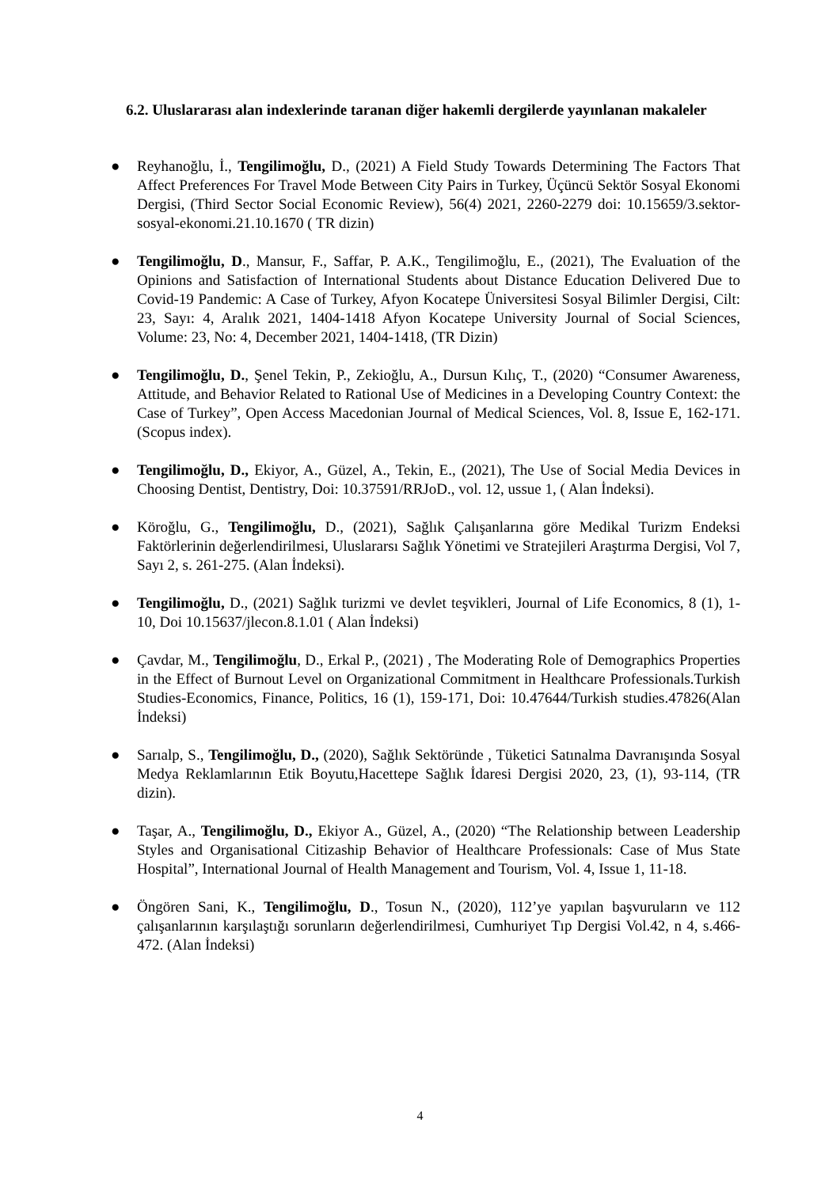6.2. Uluslararası alan indexlerinde taranan diğer hakemli dergilerde yayınlanan makaleler
● Reyhanoğlu, İ., Tengilimoğlu, D., (2021) A Field Study Towards Determining The Factors That Affect Preferences For Travel Mode Between City Pairs in Turkey, Üçüncü Sektör Sosyal Ekonomi Dergisi, (Third Sector Social Economic Review), 56(4) 2021, 2260-2279 doi: 10.15659/3.sektor-sosyal-ekonomi.21.10.1670 ( TR dizin)
● Tengilimoğlu, D., Mansur, F., Saffar, P. A.K., Tengilimoğlu, E., (2021), The Evaluation of the Opinions and Satisfaction of International Students about Distance Education Delivered Due to Covid-19 Pandemic: A Case of Turkey, Afyon Kocatepe Üniversitesi Sosyal Bilimler Dergisi, Cilt: 23, Sayı: 4, Aralık 2021, 1404-1418 Afyon Kocatepe University Journal of Social Sciences, Volume: 23, No: 4, December 2021, 1404-1418, (TR Dizin)
● Tengilimoğlu, D., Şenel Tekin, P., Zekioğlu, A., Dursun Kılıç, T., (2020) “Consumer Awareness, Attitude, and Behavior Related to Rational Use of Medicines in a Developing Country Context: the Case of Turkey”, Open Access Macedonian Journal of Medical Sciences, Vol. 8, Issue E, 162-171. (Scopus index).
● Tengilimoğlu, D., Ekiyor, A., Güzel, A., Tekin, E., (2021), The Use of Social Media Devices in Choosing Dentist, Dentistry, Doi: 10.37591/RRJoD., vol. 12, ussue 1, ( Alan İndeksi).
● Köroğlu, G., Tengilimoğlu, D., (2021), Sağlık Çalışanlarına göre Medikal Turizm Endeksi Faktörlerinin değerlendirilmesi, Uluslararsı Sağlık Yönetimi ve Stratejileri Araştırma Dergisi, Vol 7, Sayı 2, s. 261-275. (Alan İndeksi).
● Tengilimoğlu, D., (2021) Sağlık turizmi ve devlet teşvikleri, Journal of Life Economics, 8 (1), 1-10, Doi 10.15637/jlecon.8.1.01 ( Alan İndeksi)
● Çavdar, M., Tengilimoğlu, D., Erkal P., (2021) , The Moderating Role of Demographics Properties in the Effect of Burnout Level on Organizational Commitment in Healthcare Professionals.Turkish Studies-Economics, Finance, Politics, 16 (1), 159-171, Doi: 10.47644/Turkish studies.47826(Alan İndeksi)
● Sarıalp, S., Tengilimoğlu, D., (2020), Sağlık Sektöründe , Tüketici Satınalma Davranışında Sosyal Medya Reklamlarının Etik Boyutu,Hacettepe Sağlık İdaresi Dergisi 2020, 23, (1), 93-114, (TR dizin).
● Taşar, A., Tengilimoğlu, D., Ekiyor A., Güzel, A., (2020) “The Relationship between Leadership Styles and Organisational Citizaship Behavior of Healthcare Professionals: Case of Mus State Hospital”, International Journal of Health Management and Tourism, Vol. 4, Issue 1, 11-18.
● Öngören Sani, K., Tengilimoğlu, D., Tosun N., (2020), 112’ye yapılan başvuruların ve 112 çalışanlarının karşılaştığı sorunların değerlendirilmesi, Cumhuriyet Tıp Dergisi Vol.42, n 4, s.466-472. (Alan İndeksi)
4